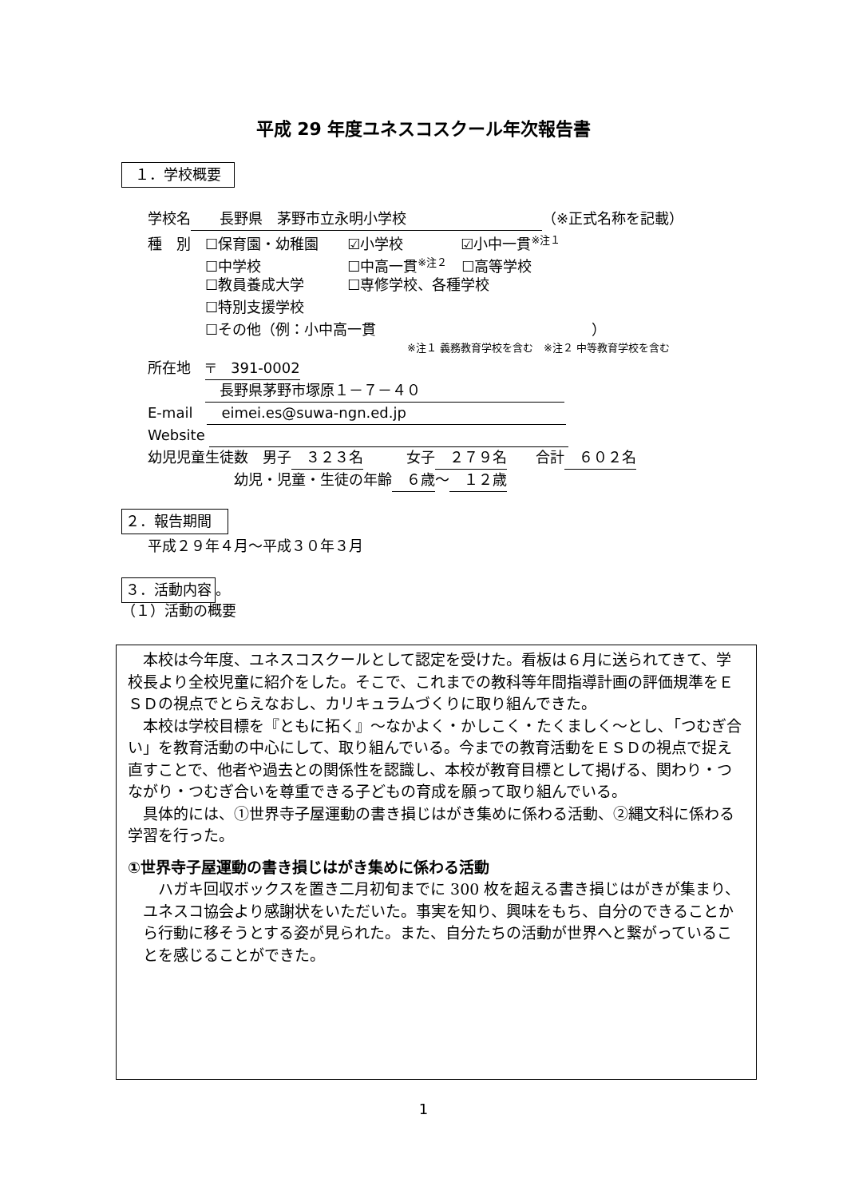平成 29 年度ユネスコスクール年次報告書
１．学校概要
学校名　　長野県　茅野市立永明小学校 （※正式名称を記載）
種　別　☐保育園・幼稚園　　☑小学校　　　　☑小中一貫<sup>※注１</sup>
　　　　☐中学校　　　　　　☐中高一貫<sup>※注２</sup>　☐高等学校
　　　　☐教員養成大学　　　☐専修学校、各種学校
　　　　☐特別支援学校
　　　　☐その他（例：小中高一貫　　　　　　　　　　　　　　　）
※注１ 義務教育学校を含む　※注２ 中等教育学校を含む
所在地　〒　391-0002
　　　　　長野県茅野市塚原１－７－４０
E-mail　　eimei.es@suwa-ngn.ed.jp
Website
幼児児童生徒数　男子　３２３名　　　女子　２７９名　　合計　６０２名
　　　　　　幼児・児童・生徒の年齢　６歳～　１２歳
２．報告期間
平成２９年４月～平成３０年３月
３．活動内容 。
（１）活動の概要
本校は今年度、ユネスコスクールとして認定を受けた。看板は６月に送られてきて、学校長より全校児童に紹介をした。そこで、これまでの教科等年間指導計画の評価規準をＥＳＤの視点でとらえなおし、カリキュラムづくりに取り組んできた。
本校は学校目標を『ともに拓く』～なかよく・かしこく・たくましく～とし､「つむぎ合い」を教育活動の中心にして、取り組んでいる。今までの教育活動をＥＳＤの視点で捉え直すことで、他者や過去との関係性を認識し、本校が教育目標として掲げる、関わり・つながり・つむぎ合いを尊重できる子どもの育成を願って取り組んでいる。
具体的には、①世界寺子屋運動の書き損じはがき集めに係わる活動、②縄文科に係わる学習を行った。
①世界寺子屋運動の書き損じはがき集めに係わる活動
ハガキ回収ボックスを置き二月初旬までに 300 枚を超える書き損じはがきが集まり、ユネスコ協会より感謝状をいただいた。事実を知り、興味をもち、自分のできることから行動に移そうとする姿が見られた。また、自分たちの活動が世界へと繋がっていることを感じることができた。
1